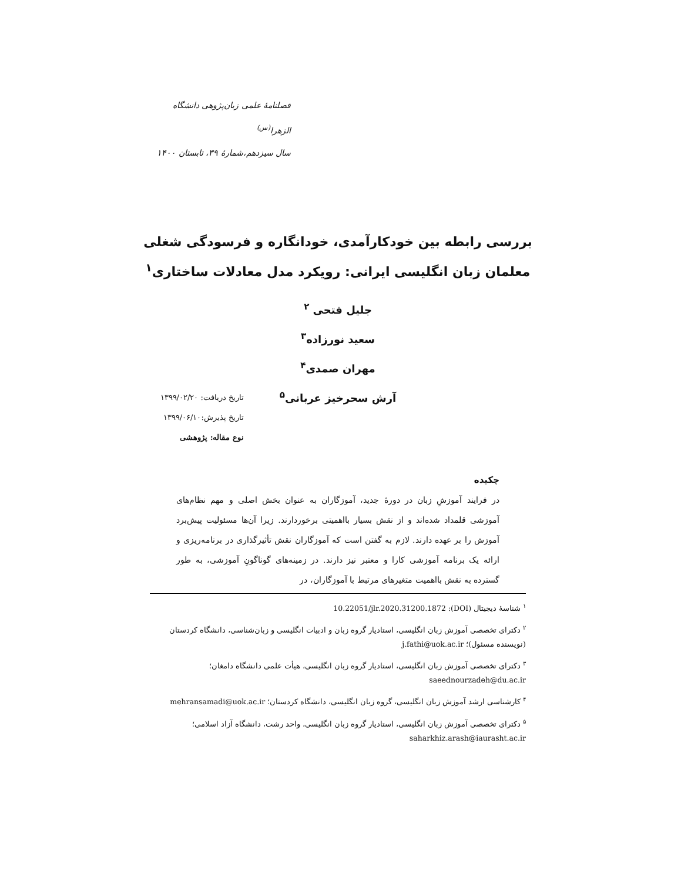فصلنامهٔ علمی زبان‌پژوهی دانشگاه الزهرا<sup>(س)</sup>
سال سیزدهم،شمارهٔ ۳۹، تابستان ۱۴۰۰
بررسی رابطه بین خودکارآمدی، خودانگاره و فرسودگی شغلی
معلمان زبان انگلیسی ایرانی: رویکرد مدل معادلات ساختاری<sup>۱</sup>
جلیل فتحی <sup>۲</sup>
سعید نورزاده<sup>۳</sup>
مهران صمدی<sup>۴</sup>
آرش سحرخیز عربانی<sup>۵</sup>
تاریخ دریافت: ۱۳۹۹/۰۲/۲۰
تاریخ پذیرش:۱۳۹۹/۰۶/۱۰
نوع مقاله: پژوهشی
چکیده
در فرایند آموزشِ زبان در دورهٔ جدید، آموزگاران به عنوان بخش اصلی و مهم نظام‌های آموزشی قلمداد شده‌اند و از نقش بسیار بااهمیتی برخوردارند. زیرا آن‌ها مسئولیت پیش‌برد آموزش را بر عهده دارند. لازم به گفتن است که آموزگاران نقش تأثیرگذاری در برنامه‌ریزی و ارائه یک برنامه آموزشی کارا و معتبر نیز دارند. در زمینه‌های گوناگونِ آموزشی، به طور گسترده به نقش بااهمیت متغیرهای مرتبط با آموزگاران، در
<sup>۱</sup> شناسهٔ دیجیتال (DOI): 10.22051/jlr.2020.31200.1872
<sup>۲</sup> دکترای تخصصی آموزش زبان انگلیسی، استادیار گروه زبان و ادبیات انگلیسی و زبان‌شناسی، دانشگاه کردستان (نویسنده مسئول)؛ j.fathi@uok.ac.ir
<sup>۳</sup> دکترای تخصصی آموزش زبان انگلیسی، استادیار گروه زبان انگلیسی، هیأت علمی دانشگاه دامغان؛ saeednourzadeh@du.ac.ir
<sup>۴</sup> کارشناسی ارشد آموزش زبان انگلیسی، گروه زبان انگلیسی، دانشگاه کردستان؛ mehransamadi@uok.ac.ir
<sup>۵</sup> دکترای تخصصی آموزش زبان انگلیسی، استادیار گروه زبان انگلیسی، واحد رشت، دانشگاه آزاد اسلامی؛ saharkhiz.arash@iaurasht.ac.ir